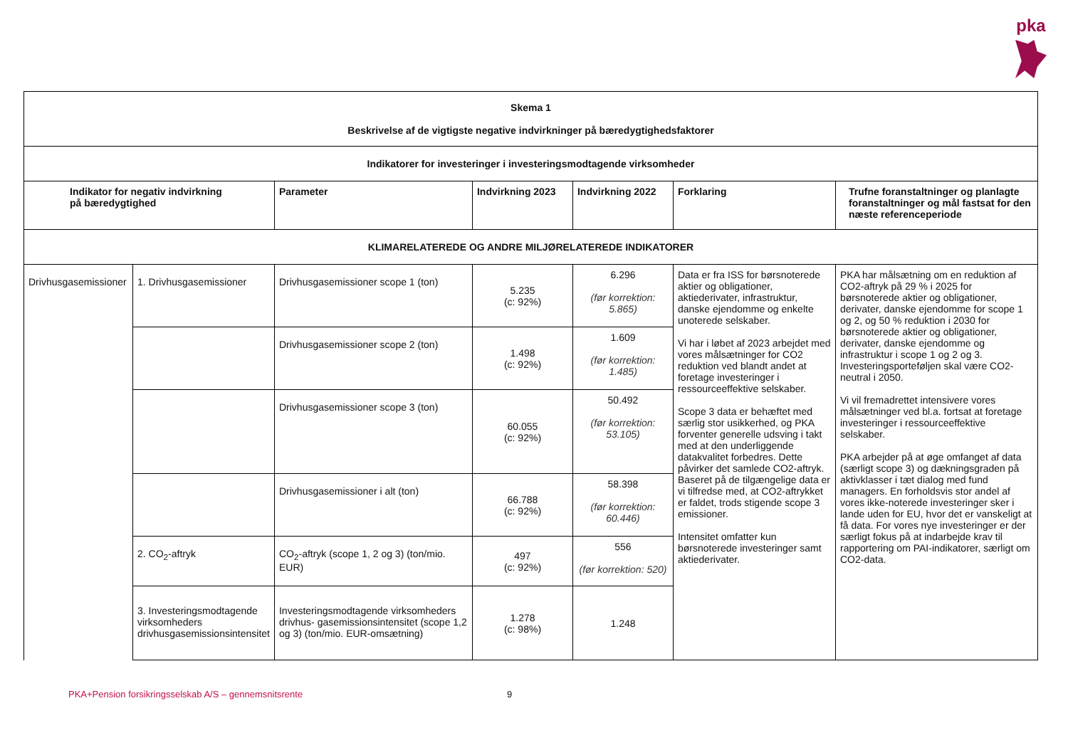pka
| Skema 1 Beskrivelse af de vigtigste negative indvirkninger på bæredygtighedsfaktorer | | | | | | |
| --- | --- | --- | --- | --- | --- | --- |
| Indikatorer for investeringer i investeringsmodtagende virksomheder | | | | | | |
| Indikator for negativ indvirkning på bæredygtighed | | Parameter | Indvirkning 2023 | Indvirkning 2022 | Forklaring | Trufne foranstaltninger og planlagte foranstaltninger og mål fastsat for den næste referenceperiode |
| KLIMARELATEREDE OG ANDRE MILJØRELATEREDE INDIKATORER | | | | | | |
| Drivhusgasemissioner | 1. Drivhusgasemissioner | Drivhusgasemissioner scope 1 (ton) | 5.235 (c: 92%) | 6.296 (før korrektion: 5.865) | Data er fra ISS for børsnoterede aktier og obligationer, aktiederivater, infrastruktur, danske ejendomme og enkelte unoterede selskaber. Vi har i løbet af 2023 arbejdet med vores målsætninger for CO2 reduktion ved blandt andet at foretage investeringer i ressourceeffektive selskaber. Scope 3 data er behæftet med særlig stor usikkerhed, og PKA forventer generelle udsving i takt med at den underliggende datakvalitet forbedres. Dette påvirker det samlede CO2-aftryk. Baseret på de tilgængelige data er vi tilfredse med, at CO2-aftrykket er faldet, trods stigende scope 3 emissioner. Intensitet omfatter kun børsnoterede investeringer samt aktiederivater. | PKA har målsætning om en reduktion af CO2-aftryk på 29 % i 2025 for børsnoterede aktier og obligationer, derivater, danske ejendomme for scope 1 og 2, og 50 % reduktion i 2030 for børsnoterede aktier og obligationer, derivater, danske ejendomme og infrastruktur i scope 1 og 2 og 3. Investeringsporteføljen skal være CO2-neutral i 2050. Vi vil fremadrettet intensivere vores målsætninger ved bl.a. fortsat at foretage investeringer i ressourceeffektive selskaber. PKA arbejder på at øge omfanget af data (særligt scope 3) og dækningsgraden på aktivklasser i tæt dialog med fund managers. En forholdsvis stor andel af vores ikke-noterede investeringer sker i lande uden for EU, hvor det er vanskeligt at få data. For vores nye investeringer er der særligt fokus på at indarbejde krav til rapportering om PAI-indikatorer, særligt om CO2-data. |
| | | Drivhusgasemissioner scope 2 (ton) | 1.498 (c: 92%) | 1.609 (før korrektion: 1.485) | | |
| | | Drivhusgasemissioner scope 3 (ton) | 60.055 (c: 92%) | 50.492 (før korrektion: 53.105) | | |
| | | Drivhusgasemissioner i alt (ton) | 66.788 (c: 92%) | 58.398 (før korrektion: 60.446) | | |
| | 2. CO<sub>2</sub>-aftryk | CO<sub>2</sub>-aftryk (scope 1, 2 og 3) (ton/mio. EUR) | 497 (c: 92%) | 556 (før korrektion: 520) | | |
| | 3. Investeringsmodtagende virksomheders drivhusgasemissionsintensitet | Investeringsmodtagende virksomheders drivhus- gasemissionsintensitet (scope 1,2 og 3) (ton/mio. EUR-omsætning) | 1.278 (c: 98%) | 1.248 | | |
PKA+Pension forsikringsselskab A/S – gennemsnitsrente
9